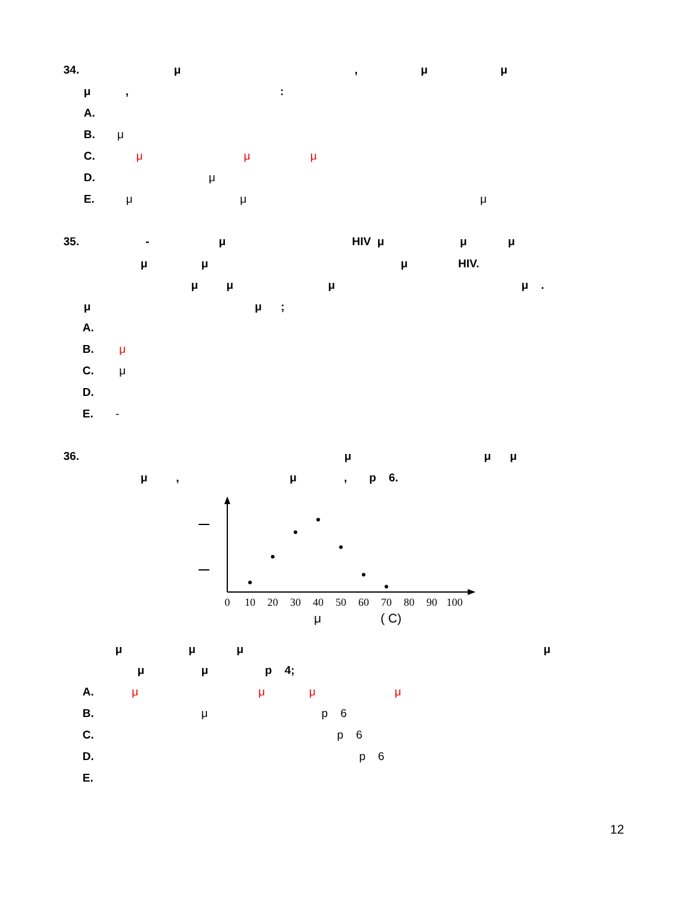34. μ , μ μ
μ , :
A.
B. μ
C. μ μ μ
D. μ
E. μ μ μ
35. - μ HIV μ μ μ
μ μ μ HIV.
μ μ μ μ .
μ μ ;
A.
B. μ
C. μ
D.
E. -
36. μ μ μ
μ , μ , p 6.
0
10
20
30
40
50
60
70
80
90
100
μ ( C)
μ μ μ μ
μ μ p 4;
A. μ μ μ μ
B. μ p 6
C. p 6
D. p 6
E.
12